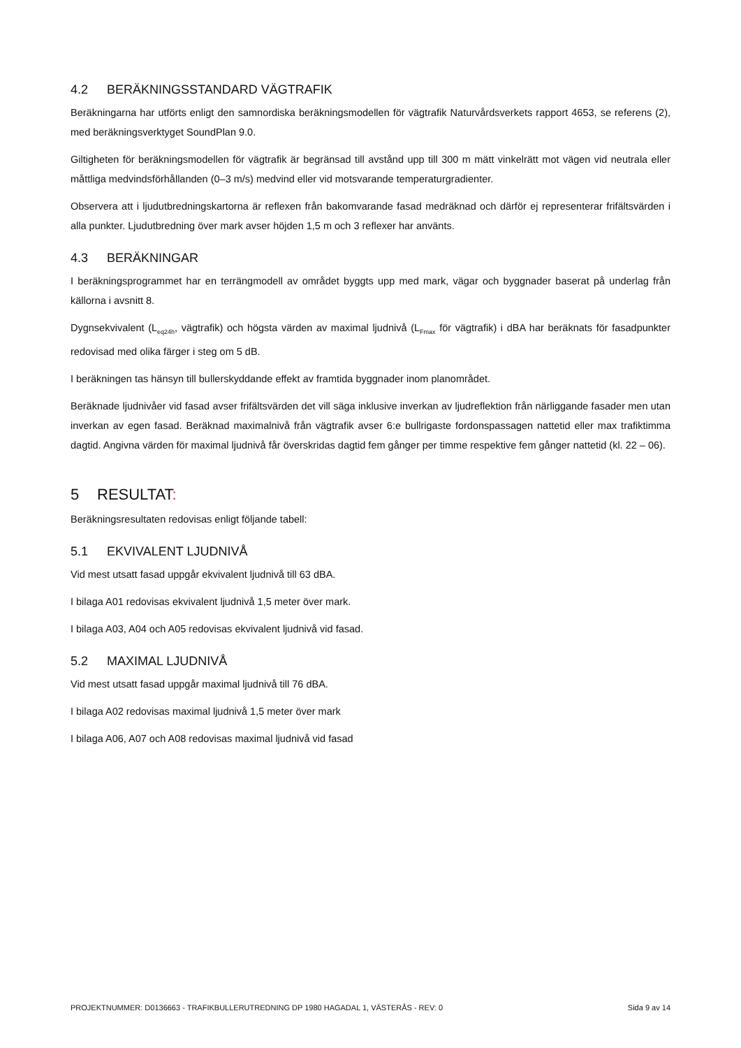4.2 BERÄKNINGSSTANDARD VÄGTRAFIK
Beräkningarna har utförts enligt den samnordiska beräkningsmodellen för vägtrafik Naturvårdsverkets rapport 4653, se referens (2), med beräkningsverktyget SoundPlan 9.0.
Giltigheten för beräkningsmodellen för vägtrafik är begränsad till avstånd upp till 300 m mätt vinkelrätt mot vägen vid neutrala eller måttliga medvindsförhållanden (0–3 m/s) medvind eller vid motsvarande temperaturgradienter.
Observera att i ljudutbredningskartorna är reflexen från bakomvarande fasad medräknad och därför ej representerar frifältsvärden i alla punkter. Ljudutbredning över mark avser höjden 1,5 m och 3 reflexer har använts.
4.3 BERÄKNINGAR
I beräkningsprogrammet har en terrängmodell av området byggts upp med mark, vägar och byggnader baserat på underlag från källorna i avsnitt 8.
Dygnsekvivalent (L<sub>eq24h</sub>, vägtrafik) och högsta värden av maximal ljudnivå (L<sub>Fmax</sub> för vägtrafik) i dBA har beräknats för fasadpunkter redovisad med olika färger i steg om 5 dB.
I beräkningen tas hänsyn till bullerskyddande effekt av framtida byggnader inom planområdet.
Beräknade ljudnivåer vid fasad avser frifältsvärden det vill säga inklusive inverkan av ljudreflektion från närliggande fasader men utan inverkan av egen fasad. Beräknad maximalnivå från vägtrafik avser 6:e bullrigaste fordonspassagen nattetid eller max trafiktimma dagtid. Angivna värden för maximal ljudnivå får överskridas dagtid fem gånger per timme respektive fem gånger nattetid (kl. 22 – 06).
5 RESULTAT:
Beräkningsresultaten redovisas enligt följande tabell:
5.1 EKVIVALENT LJUDNIVÅ
Vid mest utsatt fasad uppgår ekvivalent ljudnivå till 63 dBA.
I bilaga A01 redovisas ekvivalent ljudnivå 1,5 meter över mark.
I bilaga A03, A04 och A05 redovisas ekvivalent ljudnivå vid fasad.
5.2 MAXIMAL LJUDNIVÅ
Vid mest utsatt fasad uppgår maximal ljudnivå till 76 dBA.
I bilaga A02 redovisas maximal ljudnivå 1,5 meter över mark
I bilaga A06, A07 och A08 redovisas maximal ljudnivå vid fasad
PROJEKTNUMMER: D0136663 - TRAFIKBULLERUTREDNING DP 1980 HAGADAL 1, VÄSTERÅS - REV: 0 Sida 9 av 14